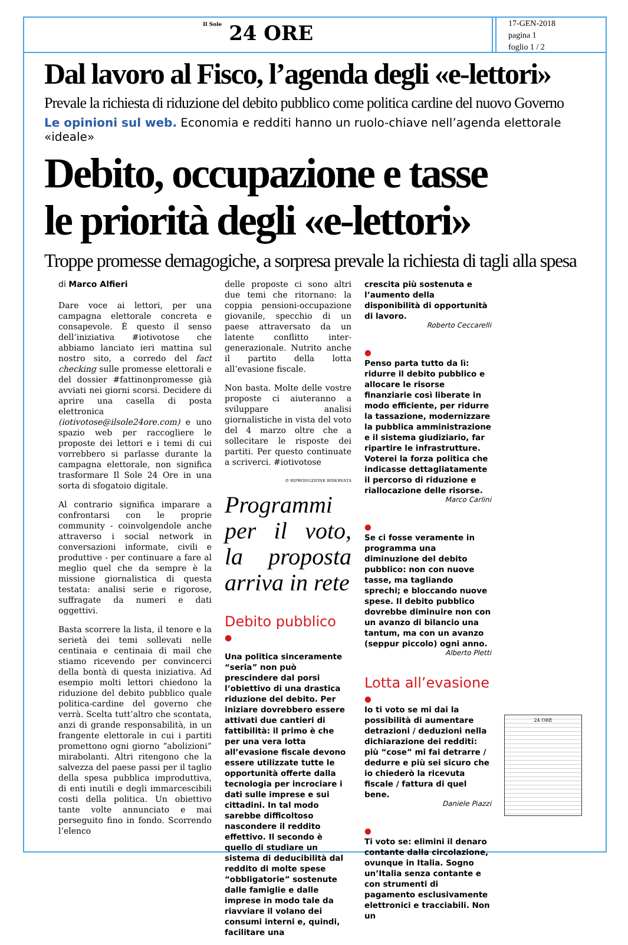Il Sole 24 ORE
17-GEN-2018
pagina 1
foglio 1 / 2
Dal lavoro al Fisco, l’agenda degli «e-lettori»
Prevale la richiesta di riduzione del debito pubblico come politica cardine del nuovo Governo
Le opinioni sul web. Economia e redditi hanno un ruolo-chiave nell’agenda elettorale «ideale»
Debito, occupazione e tasse
le priorità degli «e-lettori»
Troppe promesse demagogiche, a sorpresa prevale la richiesta di tagli alla spesa
di Marco Alfieri
Dare voce ai lettori, per una campagna elettorale concreta e consapevole. È questo il senso dell’iniziativa #iotivotose che abbiamo lanciato ieri mattina sul nostro sito, a corredo del fact checking sulle promesse elettorali e del dossier #fattinonpromesse già avviati nei giorni scorsi. Decidere di aprire una casella di posta elettronica (iotivotose@ilsole24ore.com) e uno spazio web per raccogliere le proposte dei lettori e i temi di cui vorrebbero si parlasse durante la campagna elettorale, non significa trasformare Il Sole 24 Ore in una sorta di sfogatoio digitale.
Al contrario significa imparare a confrontarsi con le proprie community - coinvolgendole anche attraverso i social network in conversazioni informate, civili e produttive - per continuare a fare al meglio quel che da sempre è la missione giornalistica di questa testata: analisi serie e rigorose, suffragate da numeri e dati oggettivi.
Basta scorrere la lista, il tenore e la serietà dei temi sollevati nelle centinaia e centinaia di mail che stiamo ricevendo per convincerci della bontà di questa iniziativa. Ad esempio molti lettori chiedono la riduzione del debito pubblico quale politica-cardine del governo che verrà. Scelta tutt’altro che scontata, anzi di grande responsabilità, in un frangente elettorale in cui i partiti promettono ogni giorno “abolizioni” mirabolanti. Altri ritengono che la salvezza del paese passi per il taglio della spesa pubblica improduttiva, di enti inutili e degli immarcescibili costi della politica. Un obiettivo tante volte annunciato e mai perseguito fino in fondo. Scorrendo l’elenco
delle proposte ci sono altri due temi che ritornano: la coppia pensioni-occupazione giovanile, specchio di un paese attraversato da un latente conflitto inter-generazionale. Nutrito anche il partito della lotta all’evasione fiscale.
Non basta. Molte delle vostre proposte ci aiuteranno a sviluppare analisi giornalistiche in vista del voto del 4 marzo oltre che a sollecitare le risposte dei partiti. Per questo continuate a scriverci. #iotivotose
© RIPRODUZIONE RISERVATA
Programmi per il voto, la proposta arriva in rete
Debito pubblico
●
Una politica sinceramente “seria” non può prescindere dal porsi l’obiettivo di una drastica riduzione del debito. Per iniziare dovrebbero essere attivati due cantieri di fattibilità: il primo è che per una vera lotta all’evasione fiscale devono essere utilizzate tutte le opportunità offerte dalla tecnologia per incrociare i dati sulle imprese e sui cittadini. In tal modo sarebbe difficoltoso nascondere il reddito effettivo. Il secondo è quello di studiare un sistema di deducibilità dal reddito di molte spese “obbligatorie” sostenute dalle famiglie e dalle imprese in modo tale da riavviare il volano dei consumi interni e, quindi, facilitare una
crescita più sostenuta e l’aumento della disponibilità di opportunità di lavoro.
Roberto Ceccarelli
●
Penso parta tutto da lì: ridurre il debito pubblico e allocare le risorse finanziarie così liberate in modo efficiente, per ridurre la tassazione, modernizzare la pubblica amministrazione e il sistema giudiziario, far ripartire le infrastrutture. Voterei la forza politica che indicasse dettagliatamente il percorso di riduzione e riallocazione delle risorse.
Marco Carlini
●
Se ci fosse veramente in programma una diminuzione del debito pubblico: non con nuove tasse, ma tagliando sprechi; e bloccando nuove spese. Il debito pubblico dovrebbe diminuire non con un avanzo di bilancio una tantum, ma con un avanzo (seppur piccolo) ogni anno.
Alberto Pletti
Lotta all’evasione
●
Io ti voto se mi dai la possibilità di aumentare detrazioni / deduzioni nella dichiarazione dei redditi: più “cose” mi fai detrarre / dedurre e più sei sicuro che io chiederò la ricevuta fiscale / fattura di quel bene.
Daniele Piazzi
●
Ti voto se: elimini il denaro contante dalla circolazione, ovunque in Italia. Sogno un’Italia senza contante e con strumenti di pagamento esclusivamente elettronici e tracciabili. Non un
24 ORE